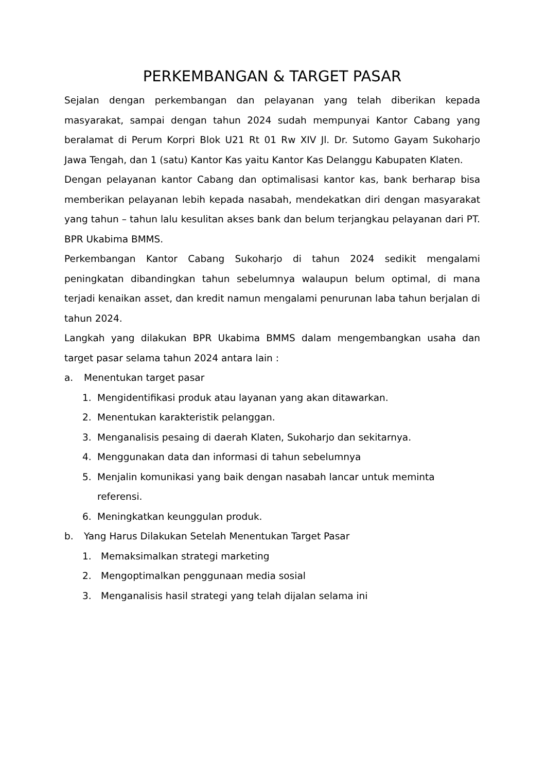PERKEMBANGAN & TARGET PASAR
Sejalan dengan perkembangan dan pelayanan yang telah diberikan kepada masyarakat, sampai dengan tahun 2024 sudah mempunyai Kantor Cabang yang beralamat di Perum Korpri Blok U21 Rt 01 Rw XIV Jl. Dr. Sutomo Gayam Sukoharjo Jawa Tengah, dan 1 (satu) Kantor Kas yaitu Kantor Kas Delanggu Kabupaten Klaten.
Dengan pelayanan kantor Cabang dan optimalisasi kantor kas, bank berharap bisa memberikan pelayanan lebih kepada nasabah, mendekatkan diri dengan masyarakat yang tahun – tahun lalu kesulitan akses bank dan belum terjangkau pelayanan dari PT. BPR Ukabima BMMS.
Perkembangan Kantor Cabang Sukoharjo di tahun 2024 sedikit mengalami peningkatan dibandingkan tahun sebelumnya walaupun belum optimal, di mana terjadi kenaikan asset, dan kredit namun mengalami penurunan laba tahun berjalan di tahun 2024.
Langkah yang dilakukan BPR Ukabima BMMS dalam mengembangkan usaha dan target pasar selama tahun 2024 antara lain :
a. Menentukan target pasar
1. Mengidentifikasi produk atau layanan yang akan ditawarkan.
2. Menentukan karakteristik pelanggan.
3. Menganalisis pesaing di daerah Klaten, Sukoharjo dan sekitarnya.
4. Menggunakan data dan informasi di tahun sebelumnya
5. Menjalin komunikasi yang baik dengan nasabah lancar untuk meminta referensi.
6. Meningkatkan keunggulan produk.
b. Yang Harus Dilakukan Setelah Menentukan Target Pasar
1. Memaksimalkan strategi marketing
2. Mengoptimalkan penggunaan media sosial
3. Menganalisis hasil strategi yang telah dijalan selama ini